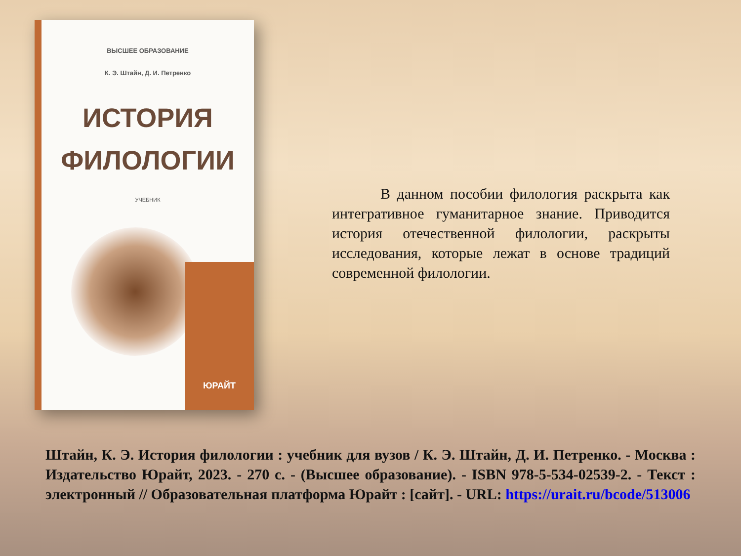ВЫСШЕЕ ОБРАЗОВАНИЕ
К. Э. Штайн, Д. И. Петренко
ИСТОРИЯ
ФИЛОЛОГИИ
УЧЕБНИК
ЮРАЙТ
В данном пособии филология раскрыта как интегративное гуманитарное знание. Приводится история отечественной филологии, раскрыты исследования, которые лежат в основе традиций современной филологии.
Штайн, К. Э. История филологии : учебник для вузов / К. Э. Штайн, Д. И. Петренко. - Москва : Издательство Юрайт, 2023. - 270 с. - (Высшее образование). - ISBN 978-5-534-02539-2. - Текст : электронный // Образовательная платформа Юрайт : [сайт]. - URL: https://urait.ru/bcode/513006